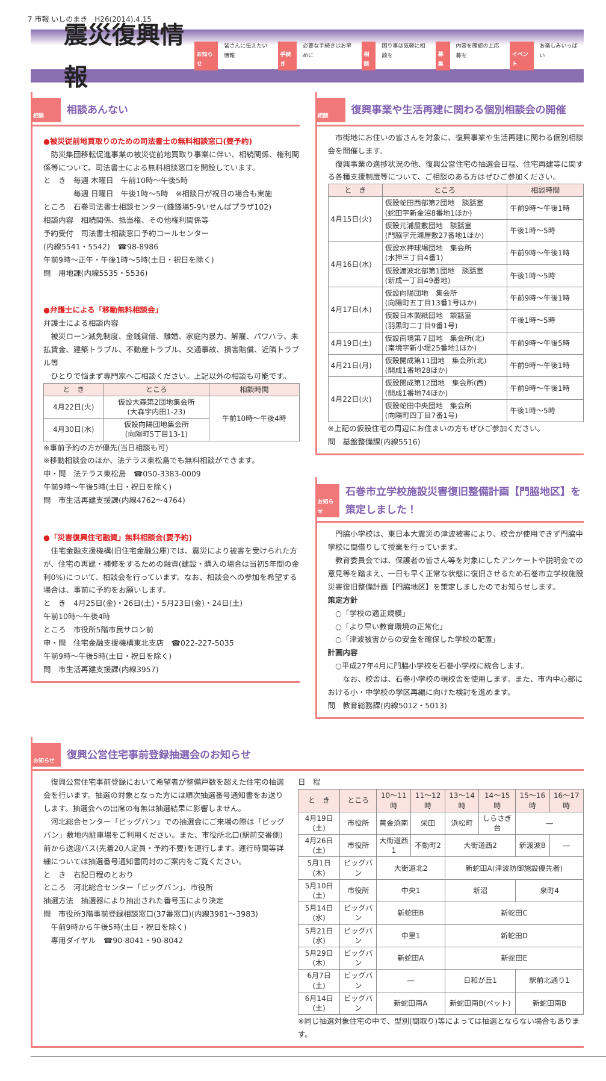7 市報 いしのまき　H26(2014).4.15
震災復興情報
お知らせ 皆さんに伝えたい情報 手続き 必要な手続きはお早めに 相談 困り事は気軽に相談を 募集 内容を確認の上応募を イベント お楽しみいっぱい
相談 相談あんない
●被災従前地買取りのための司法書士の無料相談窓口(要予約)
　防災集団移転促進事業の被災従前地買取り事業に伴い、相続関係、権利関係等について、司法書士による無料相談窓口を開設しています。
と　き　毎週 木曜日　午前10時～午後5時
　　　　毎週 日曜日　午後1時～5時　※相談日が祝日の場合も実施
ところ　石巻司法書士相談センター(錢錢場5-9いせんばプラザ102)
相談内容　相続関係、抵当権、その他権利関係等
予約受付　司法書士相談窓口予約コールセンター
(内線5541・5542)　☎98-8986
午前9時～正午・午後1時～5時(土日・祝日を除く)
問　用地課(内線5535・5536)
●弁護士による「移動無料相談会」
弁護士による相談内容
　被災ローン減免制度、金銭貸借、離婚、家庭内暴力、解雇、パワハラ、未払賃金、建築トラブル、不動産トラブル、交通事故、損害賠償、近隣トラブル等
　ひとりで悩まず専門家へご相談ください。上記以外の相談も可能です。
| と き | ところ | 相談時間 |
| --- | --- | --- |
| 4月22日(火) | 仮設大森第2団地集会所 (大森字内田1-23) | 午前10時～午後4時 |
| 4月30日(水) | 仮設向陽団地集会所 (向陽町5丁目13-1) | |
※事前予約の方が優先(当日相談も可)
※移動相談会のほか、法テラス東松島でも無料相談ができます。
申・問　法テラス東松島　☎050-3383-0009
午前9時～午後5時(土日・祝日を除く)
問　市生活再建支援課(内線4762～4764)
●「災害復興住宅融資」無料相談会(要予約)
　住宅金融支援機構(旧住宅金融公庫)では、震災により被害を受けられた方が、住宅の再建・補修をするための融資(建設・購入の場合は当初5年間の金利0%)について、相談会を行っています。なお、相談会への参加を希望する場合は、事前に予約をお願いします。
と　き　4月25日(金)・26日(土)・5月23日(金)・24日(土)
午前10時～午後4時
ところ　市役所5階市民サロン前
申・問　住宅金融支援機構東北支店　☎022-227-5035
午前9時～午後5時(土日・祝日を除く)
問　市生活再建支援課(内線3957)
相談 復興事業や生活再建に関わる個別相談会の開催
　市街地にお住いの皆さんを対象に、復興事業や生活再建に関わる個別相談会を開催します。
　復興事業の進捗状況の他、復興公営住宅の抽選会日程、住宅再建等に関する各種支援制度等について、ご相談のある方はぜひご参加ください。
| と き | ところ | 相談時間 |
| --- | --- | --- |
| 4月15日(火) | 仮設蛇田西部第2団地 談話室 (蛇田字新金沼8番地1ほか) | 午前9時～午後1時 |
| | 仮設元浦屋敷団地 談話室 (門脇字元浦屋敷27番地1ほか) | 午後1時～5時 |
| 4月16日(水) | 仮設水押球場団地 集会所 (水押三丁目4番1) | 午前9時～午後1時 |
| | 仮設渡波北部第1団地 談話室 (新成一丁目49番地) | 午後1時～5時 |
| 4月17日(木) | 仮設向陽団地 集会所 (向陽町五丁目13番1号ほか) | 午前9時～午後1時 |
| | 仮設日本製紙団地 談話室 (羽黒町二丁目9番1号) | 午後1時～5時 |
| 4月19日(土) | 仮設南境第７団地 集会所(北) (南境字新小堤25番地1ほか) | 午前9時～午後5時 |
| 4月21日(月) | 仮設開成第11団地 集会所(北) (開成1番地28ほか) | 午前9時～午後1時 |
| 4月22日(火) | 仮設開成第12団地 集会所(西) (開成1番地74ほか) | 午前9時～午後1時 |
| | 仮設蛇田中央団地 集会所 (向陽町四丁目7番1号) | 午後1時～5時 |
※上記の仮設住宅の周辺にお住まいの方もぜひご参加ください。
問　基盤整備課(内線5516)
お知らせ 石巻市立学校施設災害復旧整備計画【門脇地区】を策定しました！
　門脇小学校は、東日本大震災の津波被害により、校舎が使用できず門脇中学校に間借りして授業を行っています。
　教育委員会では、保護者の皆さん等を対象にしたアンケートや説明会での意見等を踏まえ、一日も早く正常な状態に復旧させるため石巻市立学校施設災害復旧整備計画【門脇地区】を策定しましたのでお知らせします。
策定方針
　○「学校の適正規模」
　○「より早い教育環境の正常化」
　○「津波被害からの安全を確保した学校の配置」
計画内容
　○平成27年4月に門脇小学校を石巻小学校に統合します。
　　なお、校舎は、石巻小学校の現校舎を使用します。また、市内中心部における小・中学校の学区再編に向けた検討を進めます。
問　教育総務課(内線5012・5013)
お知らせ 復興公営住宅事前登録抽選会のお知らせ
　復興公営住宅事前登録において希望者が整備戸数を超えた住宅の抽選会を行います。抽選の対象となった方には順次抽選番号通知書をお送りします。抽選会への出席の有無は抽選結果に影響しません。
　河北総合センター「ビッグバン」での抽選会にご来場の際は「ビッグバン」敷地内駐車場をご利用ください。また、市役所北口(駅前交番側)前から送迎バス(先着20人定員・予約不要)を運行します。運行時間等詳細については抽選番号通知書同封のご案内をご覧ください。
と　き　右記日程のとおり
ところ　河北総合センター「ビッグバン」、市役所
抽選方法　抽選器により抽出された番号玉により決定
問　市役所3階事前登録相談窓口(37番窓口)(内線3981～3983)
　午前9時から午後5時(土日・祝日を除く)
　専用ダイヤル　☎90-8041・90-8042
日　程
| と き | ところ | 10～11時 | 11～12時 | 13～14時 | 14～15時 | 15～16時 | 16～17時 |
| --- | --- | --- | --- | --- | --- | --- | --- |
| 4月19日(土) | 市役所 | 黄金浜南 | 栄田 | 浜松町 | しらさぎ台 | ― | |
| 4月26日(土) | 市役所 | 大街道西1 | 不動町2 | 大街道西2 | | 新渡波B | ― |
| 5月1日(木) | ビッグバン | 大街道北2 | | 新蛇田A(津波防御施設優先者) | | | |
| 5月10日(土) | 市役所 | 中央1 | | 新沼 | | 泉町4 | |
| 5月14日(水) | ビッグバン | 新蛇田B | | 新蛇田C | | | |
| 5月21日(水) | ビッグバン | 中里1 | | 新蛇田D | | | |
| 5月29日(木) | ビッグバン | 新蛇田A | | 新蛇田E | | | |
| 6月7日(土) | ビッグバン | ― | | 日和が丘1 | | 駅前北通り1 | |
| 6月14日(土) | ビッグバン | 新蛇田南A | | 新蛇田南B(ペット) | | 新蛇田南B | |
※同じ抽選対象住宅の中で、型別(間取り)等によっては抽選とならない場合もあります。